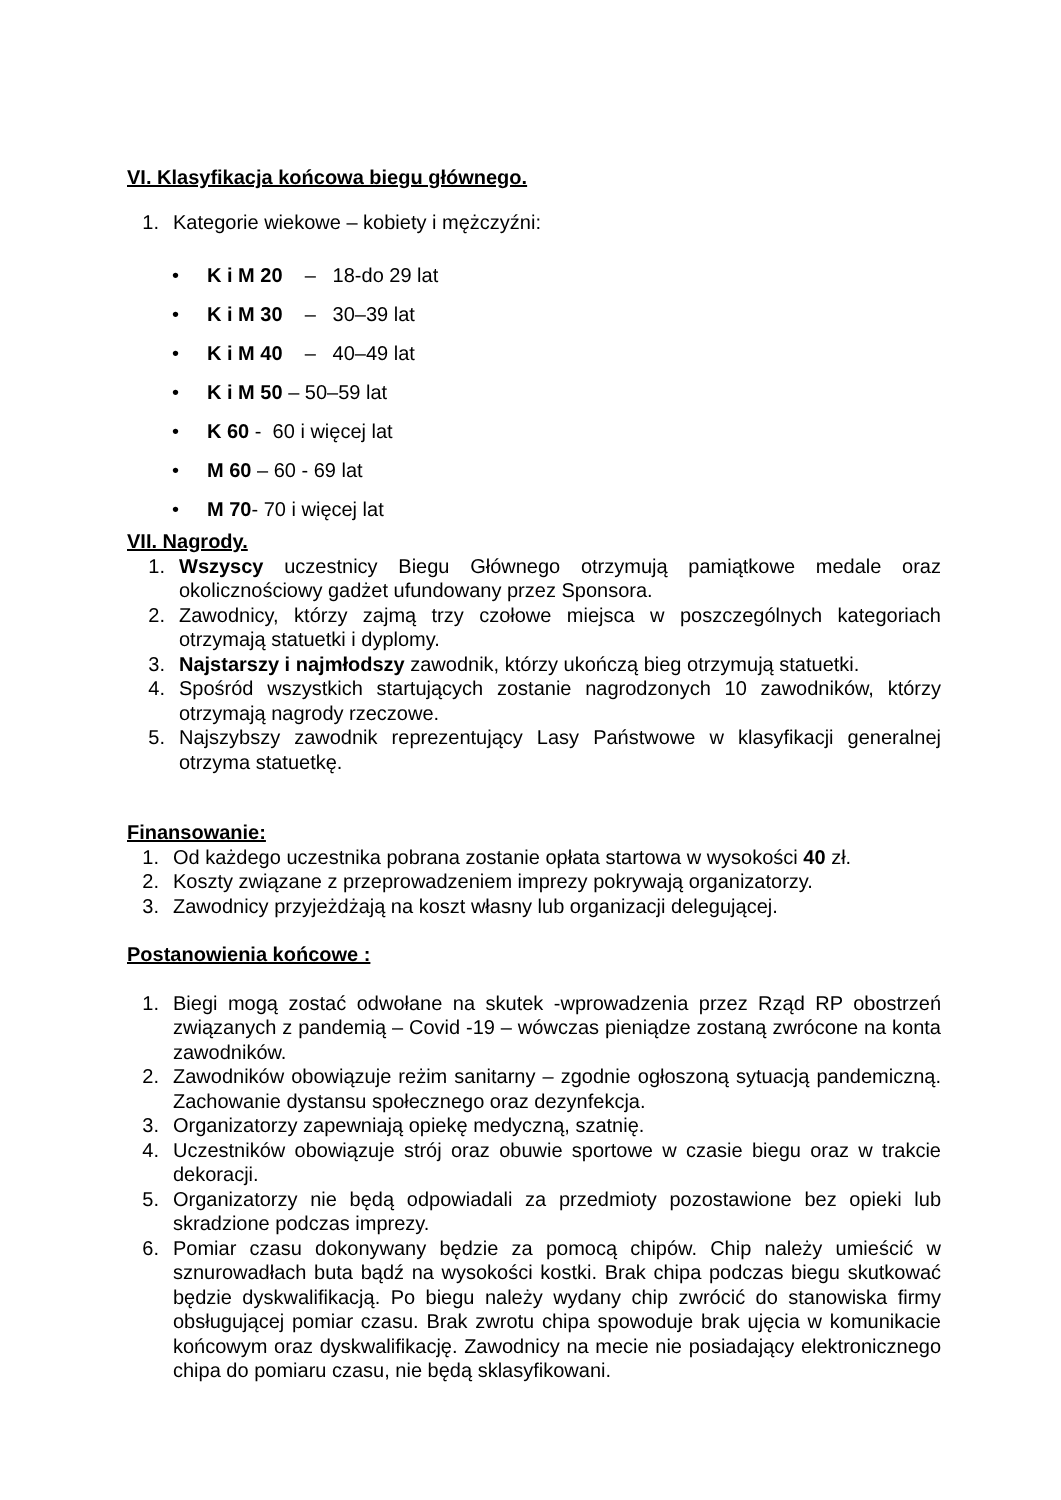VI. Klasyfikacja końcowa biegu głównego.
1. Kategorie wiekowe – kobiety i mężczyźni:
• K i M 20 – 18-do 29 lat
• K i M 30 – 30–39 lat
• K i M 40 – 40–49 lat
• K i M 50 – 50–59 lat
• K 60 - 60 i więcej lat
• M 60 – 60 - 69 lat
• M 70- 70 i więcej lat
VII. Nagrody.
1. Wszyscy uczestnicy Biegu Głównego otrzymują pamiątkowe medale oraz okolicznościowy gadżet ufundowany przez Sponsora.
2. Zawodnicy, którzy zajmą trzy czołowe miejsca w poszczególnych kategoriach otrzymają statuetki i dyplomy.
3. Najstarszy i najmłodszy zawodnik, którzy ukończą bieg otrzymują statuetki.
4. Spośród wszystkich startujących zostanie nagrodzonych 10 zawodników, którzy otrzymają nagrody rzeczowe.
5. Najszybszy zawodnik reprezentujący Lasy Państwowe w klasyfikacji generalnej otrzyma statuetkę.
Finansowanie:
1. Od każdego uczestnika pobrana zostanie opłata startowa w wysokości 40 zł.
2. Koszty związane z przeprowadzeniem imprezy pokrywają organizatorzy.
3. Zawodnicy przyjeżdżają na koszt własny lub organizacji delegującej.
Postanowienia końcowe :
1. Biegi mogą zostać odwołane na skutek -wprowadzenia przez Rząd RP obostrzeń związanych z pandemią – Covid -19 – wówczas pieniądze zostaną zwrócone na konta zawodników.
2. Zawodników obowiązuje reżim sanitarny – zgodnie ogłoszoną sytuacją pandemiczną. Zachowanie dystansu społecznego oraz dezynfekcja.
3. Organizatorzy zapewniają opiekę medyczną, szatnię.
4. Uczestników obowiązuje strój oraz obuwie sportowe w czasie biegu oraz w trakcie dekoracji.
5. Organizatorzy nie będą odpowiadali za przedmioty pozostawione bez opieki lub skradzione podczas imprezy.
6. Pomiar czasu dokonywany będzie za pomocą chipów. Chip należy umieścić w sznurowadłach buta bądź na wysokości kostki. Brak chipa podczas biegu skutkować będzie dyskwalifikacją. Po biegu należy wydany chip zwrócić do stanowiska firmy obsługującej pomiar czasu. Brak zwrotu chipa spowoduje brak ujęcia w komunikacie końcowym oraz dyskwalifikację. Zawodnicy na mecie nie posiadający elektronicznego chipa do pomiaru czasu, nie będą sklasyfikowani.